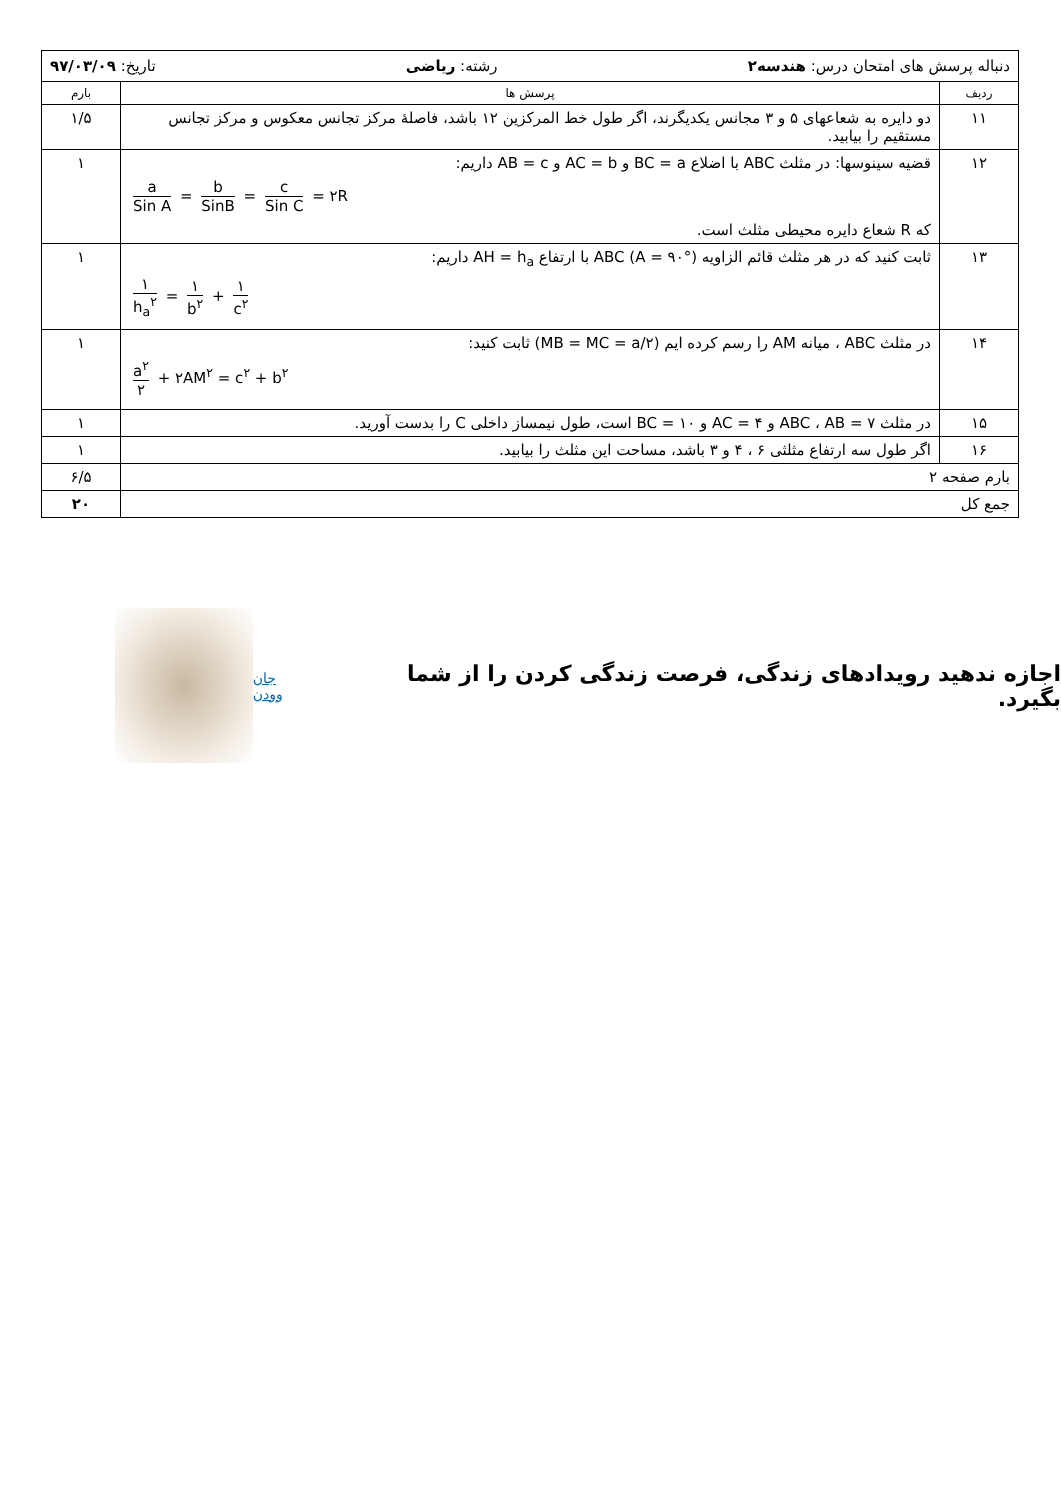| دنباله پرسش های امتحان درس: هندسه۲ رشته: ریاضی تاریخ: ۹۷/۰۳/۰۹ | | |
| ردیف | پرسش ها | بارم |
| ۱۱ | دو دایره به شعاعهای ۵ و ۳ مجانس یکدیگرند، اگر طول خط المرکزین ۱۲ باشد، فاصلهٔ مرکز تجانس معکوس و مرکز تجانس مستقیم را بیابید. | ۱/۵ |
| ۱۲ | قضیه سینوسها: در مثلث ABC با اضلاع BC = a و AC = b و AB = c داریم: a Sin A = b SinB = c Sin C = ۲R که R شعاع دایره محیطی مثلث است. | ۱ |
| ۱۳ | ثابت کنید که در هر مثلث قائم الزاویه ABC (A = ۹۰°) با ارتفاع AH = h<sub>a</sub> داریم: ۱ h<sub>a</sub><sup>۲</sup> = ۱ b<sup>۲</sup> + ۱ c<sup>۲</sup> | ۱ |
| ۱۴ | در مثلث ABC ، میانه AM را رسم کرده ایم (MB = MC = a/۲) ثابت کنید: a<sup>۲</sup> ۲ + ۲AM<sup>۲</sup> = c<sup>۲</sup> + b<sup>۲</sup> | ۱ |
| ۱۵ | در مثلث ABC ، AB = ۷ و AC = ۴ و BC = ۱۰ است، طول نیمساز داخلی C را بدست آورید. | ۱ |
| ۱۶ | اگر طول سه ارتفاع مثلثی ۶ ، ۴ و ۳ باشد، مساحت این مثلث را بیابید. | ۱ |
| بارم صفحه ۲ | | ۶/۵ |
| جمع کل | | ۲۰ |
جان وودن
اجازه ندهید رویدادهای زندگی، فرصت زندگی کردن را از شما بگیرد.